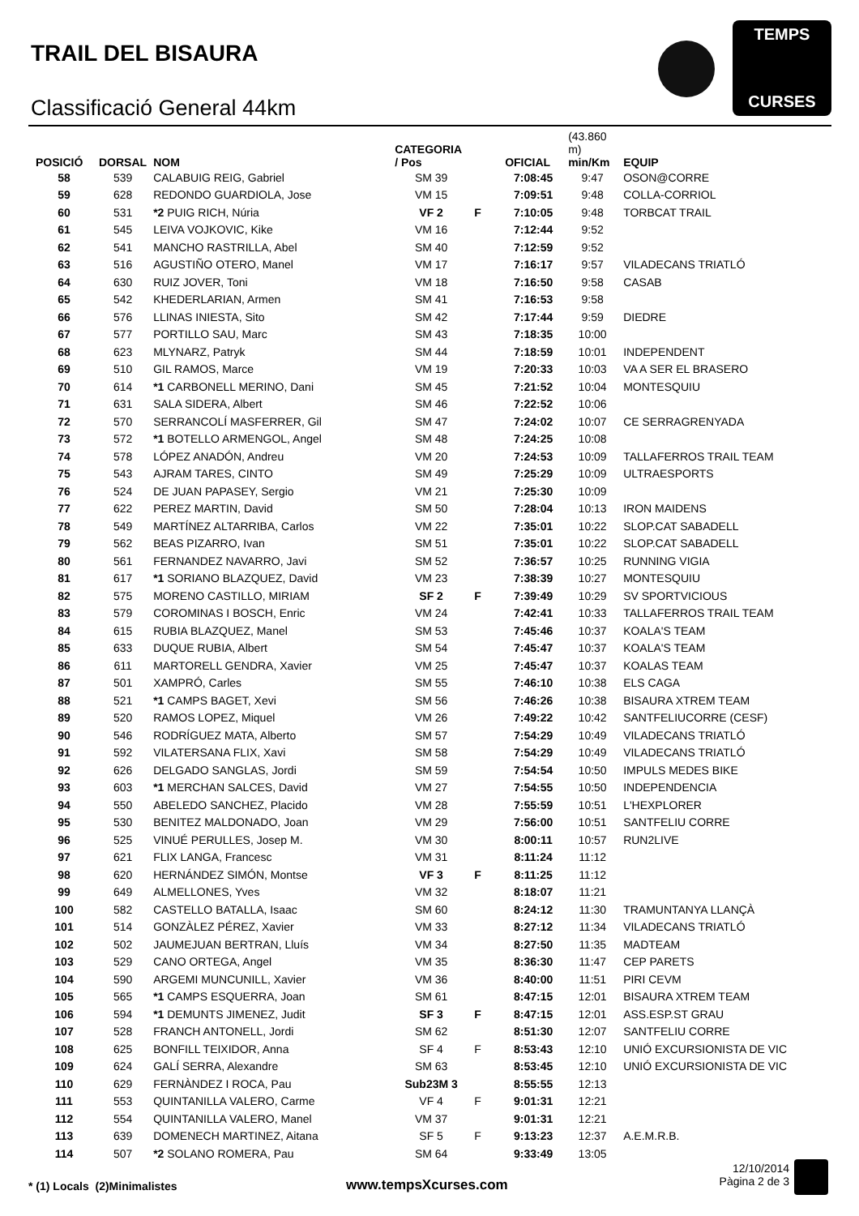TRAIL DEL BISAURA
Classificació General 44km
TEMPS
CURSES
| POSICIÓ | DORSAL | NOM | CATEGORIA / Pos | | OFICIAL | (43.860 m) min/Km | EQUIP |
| --- | --- | --- | --- | --- | --- | --- | --- |
| 58 | 539 | CALABUIG REIG, Gabriel | SM 39 | | 7:08:45 | 9:47 | OSON@CORRE |
| 59 | 628 | REDONDO GUARDIOLA, Jose | VM 15 | | 7:09:51 | 9:48 | COLLA-CORRIOL |
| 60 | 531 | *2 PUIG RICH, Núria | VF 2 | F | 7:10:05 | 9:48 | TORBCAT TRAIL |
| 61 | 545 | LEIVA VOJKOVIC, Kike | VM 16 | | 7:12:44 | 9:52 | |
| 62 | 541 | MANCHO RASTRILLA, Abel | SM 40 | | 7:12:59 | 9:52 | |
| 63 | 516 | AGUSTIÑO OTERO, Manel | VM 17 | | 7:16:17 | 9:57 | VILADECANS TRIATLÓ |
| 64 | 630 | RUIZ JOVER, Toni | VM 18 | | 7:16:50 | 9:58 | CASAB |
| 65 | 542 | KHEDERLARIAN, Armen | SM 41 | | 7:16:53 | 9:58 | |
| 66 | 576 | LLINAS INIESTA, Sito | SM 42 | | 7:17:44 | 9:59 | DIEDRE |
| 67 | 577 | PORTILLO SAU, Marc | SM 43 | | 7:18:35 | 10:00 | |
| 68 | 623 | MLYNARZ, Patryk | SM 44 | | 7:18:59 | 10:01 | INDEPENDENT |
| 69 | 510 | GIL RAMOS, Marce | VM 19 | | 7:20:33 | 10:03 | VA A SER EL BRASERO |
| 70 | 614 | *1 CARBONELL MERINO, Dani | SM 45 | | 7:21:52 | 10:04 | MONTESQUIU |
| 71 | 631 | SALA SIDERA, Albert | SM 46 | | 7:22:52 | 10:06 | |
| 72 | 570 | SERRANCOLÍ MASFERRER, Gil | SM 47 | | 7:24:02 | 10:07 | CE SERRAGRENYADA |
| 73 | 572 | *1 BOTELLO ARMENGOL, Angel | SM 48 | | 7:24:25 | 10:08 | |
| 74 | 578 | LÓPEZ ANADÓN, Andreu | VM 20 | | 7:24:53 | 10:09 | TALLAFERROS TRAIL TEAM |
| 75 | 543 | AJRAM TARES, CINTO | SM 49 | | 7:25:29 | 10:09 | ULTRAESPORTS |
| 76 | 524 | DE JUAN PAPASEY, Sergio | VM 21 | | 7:25:30 | 10:09 | |
| 77 | 622 | PEREZ MARTIN, David | SM 50 | | 7:28:04 | 10:13 | IRON MAIDENS |
| 78 | 549 | MARTÍNEZ ALTARRIBA, Carlos | VM 22 | | 7:35:01 | 10:22 | SLOP.CAT SABADELL |
| 79 | 562 | BEAS PIZARRO, Ivan | SM 51 | | 7:35:01 | 10:22 | SLOP.CAT SABADELL |
| 80 | 561 | FERNANDEZ NAVARRO, Javi | SM 52 | | 7:36:57 | 10:25 | RUNNING VIGIA |
| 81 | 617 | *1 SORIANO BLAZQUEZ, David | VM 23 | | 7:38:39 | 10:27 | MONTESQUIU |
| 82 | 575 | MORENO CASTILLO, MIRIAM | SF 2 | F | 7:39:49 | 10:29 | SV SPORTVICIOUS |
| 83 | 579 | COROMINAS I BOSCH, Enric | VM 24 | | 7:42:41 | 10:33 | TALLAFERROS TRAIL TEAM |
| 84 | 615 | RUBIA BLAZQUEZ, Manel | SM 53 | | 7:45:46 | 10:37 | KOALA'S TEAM |
| 85 | 633 | DUQUE RUBIA, Albert | SM 54 | | 7:45:47 | 10:37 | KOALA'S TEAM |
| 86 | 611 | MARTORELL GENDRA, Xavier | VM 25 | | 7:45:47 | 10:37 | KOALAS TEAM |
| 87 | 501 | XAMPRÓ, Carles | SM 55 | | 7:46:10 | 10:38 | ELS CAGA |
| 88 | 521 | *1 CAMPS BAGET, Xevi | SM 56 | | 7:46:26 | 10:38 | BISAURA XTREM TEAM |
| 89 | 520 | RAMOS LOPEZ, Miquel | VM 26 | | 7:49:22 | 10:42 | SANTFELIUCORRE (CESF) |
| 90 | 546 | RODRÍGUEZ MATA, Alberto | SM 57 | | 7:54:29 | 10:49 | VILADECANS TRIATLÓ |
| 91 | 592 | VILATERSANA FLIX, Xavi | SM 58 | | 7:54:29 | 10:49 | VILADECANS TRIATLÓ |
| 92 | 626 | DELGADO SANGLAS, Jordi | SM 59 | | 7:54:54 | 10:50 | IMPULS MEDES BIKE |
| 93 | 603 | *1 MERCHAN SALCES, David | VM 27 | | 7:54:55 | 10:50 | INDEPENDENCIA |
| 94 | 550 | ABELEDO SANCHEZ, Placido | VM 28 | | 7:55:59 | 10:51 | L'HEXPLORER |
| 95 | 530 | BENITEZ MALDONADO, Joan | VM 29 | | 7:56:00 | 10:51 | SANTFELIU CORRE |
| 96 | 525 | VINUÉ PERULLES, Josep M. | VM 30 | | 8:00:11 | 10:57 | RUN2LIVE |
| 97 | 621 | FLIX LANGA, Francesc | VM 31 | | 8:11:24 | 11:12 | |
| 98 | 620 | HERNÁNDEZ SIMÓN, Montse | VF 3 | F | 8:11:25 | 11:12 | |
| 99 | 649 | ALMELLONES, Yves | VM 32 | | 8:18:07 | 11:21 | |
| 100 | 582 | CASTELLO BATALLA, Isaac | SM 60 | | 8:24:12 | 11:30 | TRAMUNTANYA LLANÇÀ |
| 101 | 514 | GONZÀLEZ PÉREZ, Xavier | VM 33 | | 8:27:12 | 11:34 | VILADECANS TRIATLÓ |
| 102 | 502 | JAUMEJUAN BERTRAN, Lluís | VM 34 | | 8:27:50 | 11:35 | MADTEAM |
| 103 | 529 | CANO ORTEGA, Angel | VM 35 | | 8:36:30 | 11:47 | CEP PARETS |
| 104 | 590 | ARGEMI MUNCUNILL, Xavier | VM 36 | | 8:40:00 | 11:51 | PIRI CEVM |
| 105 | 565 | *1 CAMPS ESQUERRA, Joan | SM 61 | | 8:47:15 | 12:01 | BISAURA XTREM TEAM |
| 106 | 594 | *1 DEMUNTS JIMENEZ, Judit | SF 3 | F | 8:47:15 | 12:01 | ASS.ESP.ST GRAU |
| 107 | 528 | FRANCH ANTONELL, Jordi | SM 62 | | 8:51:30 | 12:07 | SANTFELIU CORRE |
| 108 | 625 | BONFILL TEIXIDOR, Anna | SF 4 | F | 8:53:43 | 12:10 | UNIÓ EXCURSIONISTA DE VIC |
| 109 | 624 | GALÍ SERRA, Alexandre | SM 63 | | 8:53:45 | 12:10 | UNIÓ EXCURSIONISTA DE VIC |
| 110 | 629 | FERNÀNDEZ I ROCA, Pau | Sub23M 3 | | 8:55:55 | 12:13 | |
| 111 | 553 | QUINTANILLA VALERO, Carme | VF 4 | F | 9:01:31 | 12:21 | |
| 112 | 554 | QUINTANILLA VALERO, Manel | VM 37 | | 9:01:31 | 12:21 | |
| 113 | 639 | DOMENECH MARTINEZ, Aitana | SF 5 | F | 9:13:23 | 12:37 | A.E.M.R.B. |
| 114 | 507 | *2 SOLANO ROMERA, Pau | SM 64 | | 9:33:49 | 13:05 | |
* (1) Locals (2)Minimalistes www.tempsXcurses.com
12/10/2014
Pàgina 2 de 3